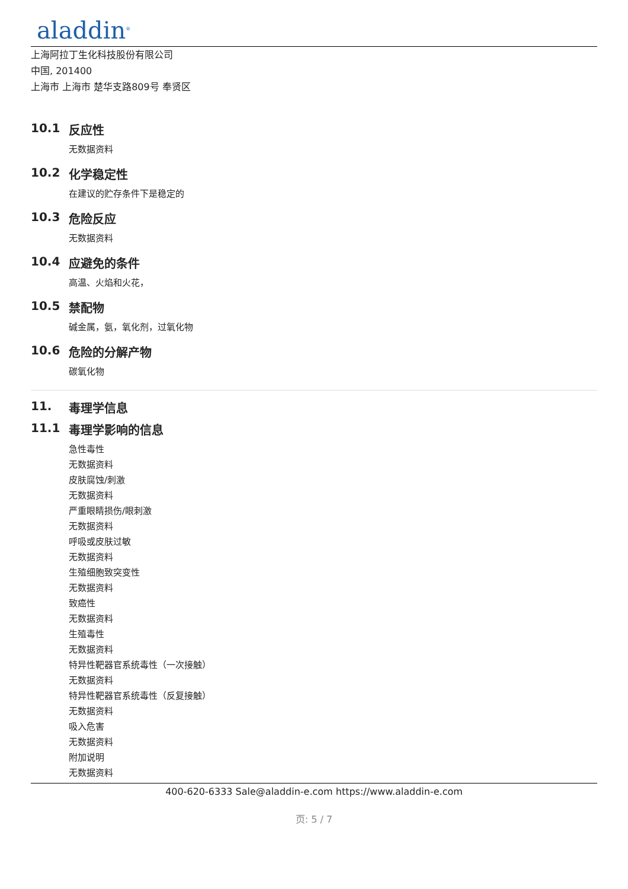aladdin<sup>®</sup>
上海阿拉丁生化科技股份有限公司
中国, 201400
上海市 上海市 楚华支路809号 奉贤区
10.1 反应性
无数据资料
10.2 化学稳定性
在建议的贮存条件下是稳定的
10.3 危险反应
无数据资料
10.4 应避免的条件
高温、火焰和火花，
10.5 禁配物
碱金属，氨，氧化剂，过氧化物
10.6 危险的分解产物
碳氧化物
11. 毒理学信息
11.1 毒理学影响的信息
急性毒性
无数据资料
皮肤腐蚀/刺激
无数据资料
严重眼睛损伤/眼刺激
无数据资料
呼吸或皮肤过敏
无数据资料
生殖细胞致突变性
无数据资料
致癌性
无数据资料
生殖毒性
无数据资料
特异性靶器官系统毒性（一次接触）
无数据资料
特异性靶器官系统毒性（反复接触）
无数据资料
吸入危害
无数据资料
附加说明
无数据资料
400-620-6333 Sale@aladdin-e.com https://www.aladdin-e.com
页: 5 / 7